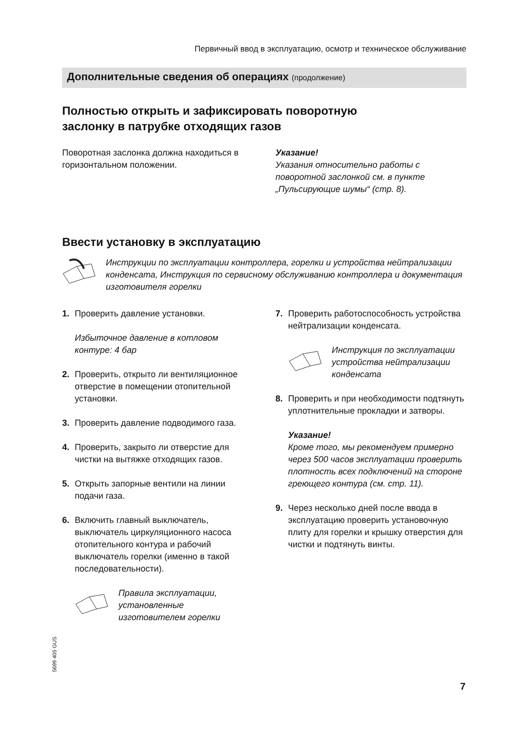Первичный ввод в эксплуатацию, осмотр и техническое обслуживание
Дополнительные сведения об операциях (продолжение)
Полностью открыть и зафиксировать поворотную
заслонку в патрубке отходящих газов
Поворотная заслонка должна находиться в горизонтальном положении.
Указание!
Указания относительно работы с поворотной заслонкой см. в пункте „Пульсирующие шумы“ (стр. 8).
Ввести установку в эксплуатацию
Инструкции по эксплуатации контроллера, горелки и устройства нейтрализации конденсата, Инструкция по сервисному обслуживанию контроллера и документация изготовителя горелки
1. Проверить давление установки.
Избыточное давление в котловом контуре: 4 бар
2. Проверить, открыто ли вентиляционное отверстие в помещении отопительной установки.
3. Проверить давление подводимого газа.
4. Проверить, закрыто ли отверстие для чистки на вытяжке отходящих газов.
5. Открыть запорные вентили на линии подачи газа.
6. Включить главный выключатель, выключатель циркуляционного насоса отопительного контура и рабочий выключатель горелки (именно в такой последовательности).
Правила эксплуатации, установленные изготовителем горелки
7. Проверить работоспособность устройства нейтрализации конденсата.
Инструкция по эксплуатации устройства нейтрализации конденсата
8. Проверить и при необходимости подтянуть уплотнительные прокладки и затворы.
Указание!
Кроме того, мы рекомендуем примерно через 500 часов эксплуатации проверить плотность всех подключений на стороне греющего контура (см. стр. 11).
9. Через несколько дней после ввода в эксплуатацию проверить установочную плиту для горелки и крышку отверстия для чистки и подтянуть винты.
5699 405 GUS
7